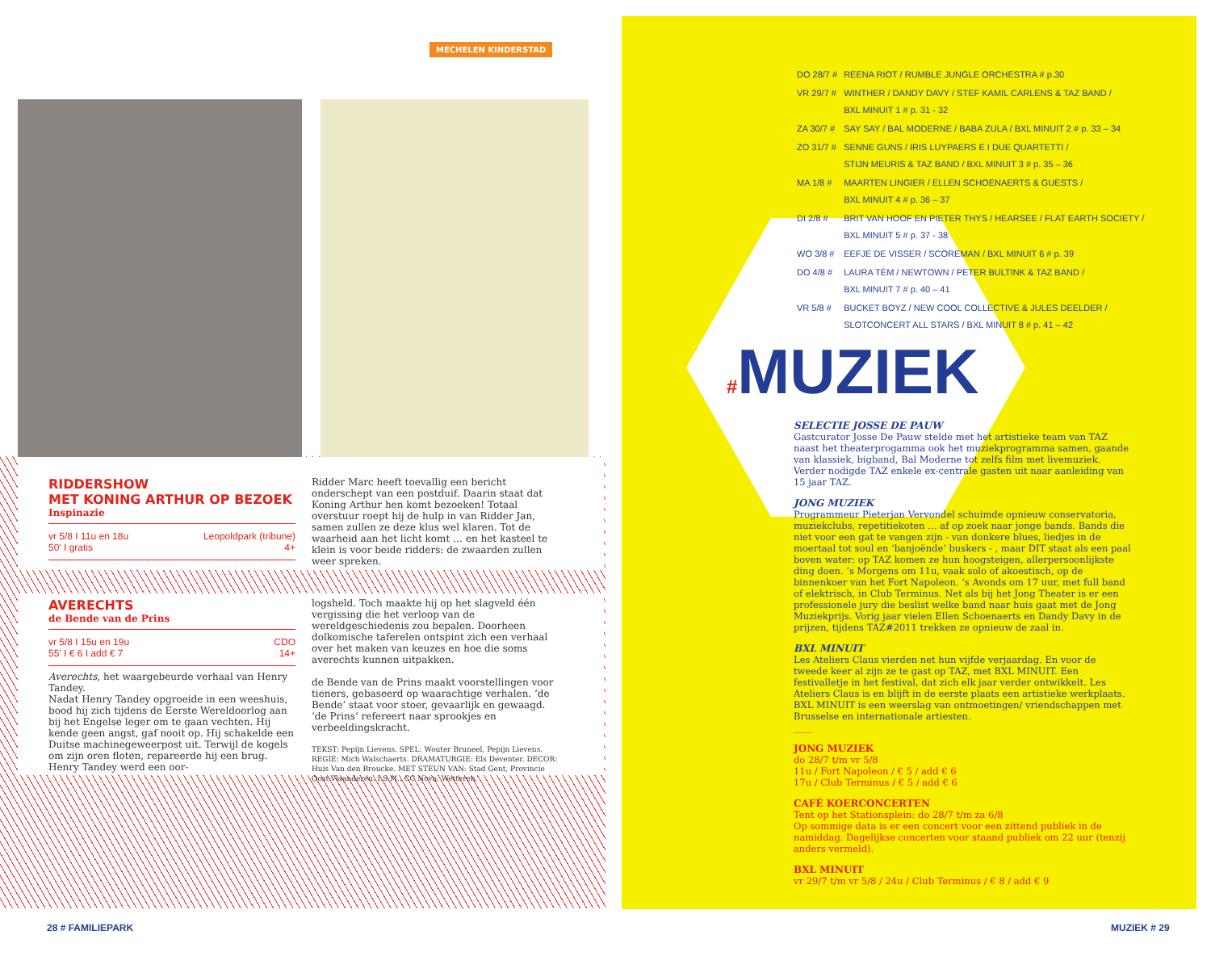MECHELEN KINDERSTAD
RIDDERSHOW
MET KONING ARTHUR OP BEZOEK
Inspinazie
vr 5/8 I 11u en 18u
50' I gratis Leopoldpark (tribune)
4+
Ridder Marc heeft toevallig een bericht onderschept van een postduif. Daarin staat dat Koning Arthur hen komt bezoeken! Totaal overstuur roept hij de hulp in van Ridder Jan, samen zullen ze deze klus wel klaren. Tot de waarheid aan het licht komt … en het kasteel te klein is voor beide ridders: de zwaarden zullen weer spreken.
AVERECHTS
de Bende van de Prins
vr 5/8 I 15u en 19u
55' I € 6 I add € 7 CDO
14+
Averechts, het waargebeurde verhaal van Henry Tandey.
Nadat Henry Tandey opgroeide in een weeshuis, bood hij zich tijdens de Eerste Wereldoorlog aan bij het Engelse leger om te gaan vechten. Hij kende geen angst, gaf nooit op. Hij schakelde een Duitse machinegeweerpost uit. Terwijl de kogels om zijn oren floten, repareerde hij een brug. Henry Tandey werd een oor-
logsheld. Toch maakte hij op het slagveld één vergissing die het verloop van de wereldgeschiedenis zou bepalen. Doorheen dolkomische taferelen ontspint zich een verhaal over het maken van keuzes en hoe die soms averechts kunnen uitpakken.
de Bende van de Prins maakt voorstellingen voor tieners, gebaseerd op waarachtige verhalen. ‘de Bende’ staat voor stoer, gevaarlijk en gewaagd. ‘de Prins’ refereert naar sprookjes en verbeeldingskracht.
TEKST: Pepijn Lievens. SPEL: Wouter Bruneel, Pepijn Lievens. REGIE: Mich Walschaerts. DRAMATURGIE: Els Deventer. DECOR: Huis Van den Broucke. MET STEUN VAN: Stad Gent, Provincie Oost-Vlaanderen. I.S.M.: CC Nova, Wetteren.
28 # FAMILIEPARK
| DO 28/7 # | REENA RIOT / RUMBLE JUNGLE ORCHESTRA # p.30 |
| VR 29/7 # | WINTHER / DANDY DAVY / STEF KAMIL CARLENS & TAZ BAND / BXL MINUIT 1 # p. 31 - 32 |
| ZA 30/7 # | SAY SAY / BAL MODERNE / BABA ZULA / BXL MINUIT 2 # p. 33 – 34 |
| ZO 31/7 # | SENNE GUNS / IRIS LUYPAERS E I DUE QUARTETTI / STIJN MEURIS & TAZ BAND / BXL MINUIT 3 # p. 35 – 36 |
| MA 1/8 # | MAARTEN LINGIER / ELLEN SCHOENAERTS & GUESTS / BXL MINUIT 4 # p. 36 – 37 |
| DI 2/8 # | BRIT VAN HOOF EN PIETER THYS / HEARSEE / FLAT EARTH SOCIETY / BXL MINUIT 5 # p. 37 - 38 |
| WO 3/8 # | EEFJE DE VISSER / SCOREMAN / BXL MINUIT 6 # p. 39 |
| DO 4/8 # | LAURA TÈM / NEWTOWN / PETER BULTINK & TAZ BAND / BXL MINUIT 7 # p. 40 – 41 |
| VR 5/8 # | BUCKET BOYZ / NEW COOL COLLECTIVE & JULES DEELDER / SLOTCONCERT ALL STARS / BXL MINUIT 8 # p. 41 – 42 |
#MUZIEK
SELECTIE JOSSE DE PAUW
Gastcurator Josse De Pauw stelde met het artistieke team van TAZ naast het theaterprogamma ook het muziekprogramma samen, gaande van klassiek, bigband, Bal Moderne tot zelfs film met livemuziek. Verder nodigde TAZ enkele ex-centrale gasten uit naar aanleiding van 15 jaar TAZ.
JONG MUZIEK
Programmeur Pieterjan Vervondel schuimde opnieuw conservatoria, muziekclubs, repetitiekoten … af op zoek naar jonge bands. Bands die niet voor een gat te vangen zijn - van donkere blues, liedjes in de moertaal tot soul en ‘banjoënde’ buskers - , maar DIT staat als een paal boven water: op TAZ komen ze hun hoogsteigen, allerpersoonlijkste ding doen. ’s Morgens om 11u, vaak solo of akoestisch, op de binnenkoer van het Fort Napoleon. ’s Avonds om 17 uur, met full band of elektrisch, in Club Terminus. Net als bij het Jong Theater is er een professionele jury die beslist welke band naar huis gaat met de Jong Muziekprijs. Vorig jaar vielen Ellen Schoenaerts en Dandy Davy in de prijzen, tijdens TAZ#2011 trekken ze opnieuw de zaal in.
BXL MINUIT
Les Ateliers Claus vierden net hun vijfde verjaardag. En voor de tweede keer al zijn ze te gast op TAZ, met BXL MINUIT. Een festivalletje in het festival, dat zich elk jaar verder ontwikkelt. Les Ateliers Claus is en blijft in de eerste plaats een artistieke werkplaats. BXL MINUIT is een weerslag van ontmoetingen/ vriendschappen met Brusselse en internationale artiesten.
____
JONG MUZIEK
do 28/7 t/m vr 5/8
11u / Fort Napoleon / € 5 / add € 6
17u / Club Terminus / € 5 / add € 6
CAFÉ KOERCONCERTEN
Tent op het Stationsplein: do 28/7 t/m za 6/8
Op sommige data is er een concert voor een zittend publiek in de namiddag. Dagelijkse concerten voor staand publiek om 22 uur (tenzij anders vermeld).
BXL MINUIT
vr 29/7 t/m vr 5/8 / 24u / Club Terminus / € 8 / add € 9
MUZIEK # 29